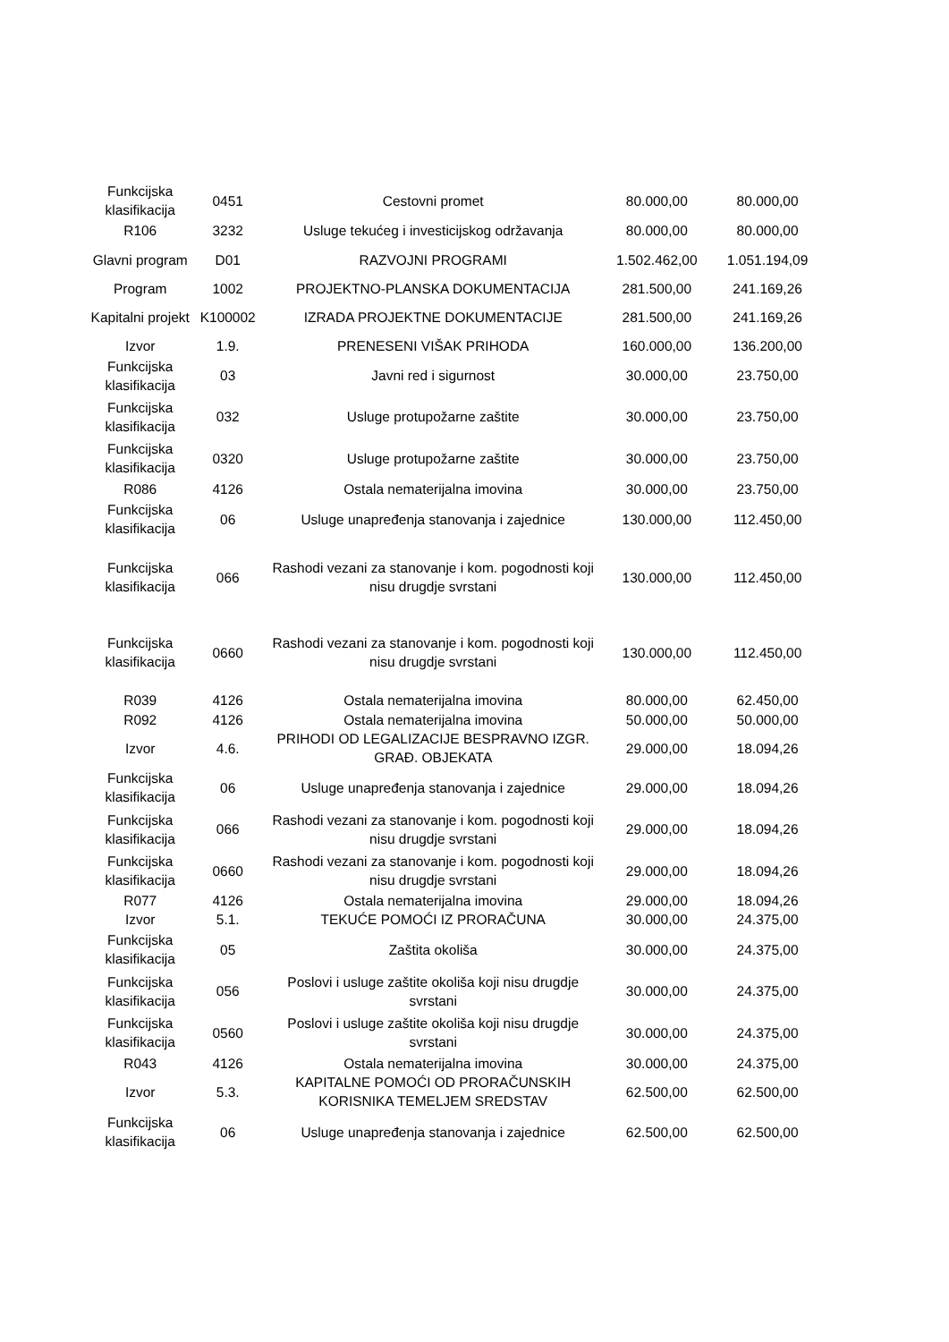| Funkcijska klasifikacija | 0451 | Cestovni promet | 80.000,00 | 80.000,00 |
| R106 | 3232 | Usluge tekućeg i investicijskog održavanja | 80.000,00 | 80.000,00 |
| Glavni program | D01 | RAZVOJNI PROGRAMI | 1.502.462,00 | 1.051.194,09 |
| Program | 1002 | PROJEKTNO-PLANSKA DOKUMENTACIJA | 281.500,00 | 241.169,26 |
| Kapitalni projekt | K100002 | IZRADA PROJEKTNE DOKUMENTACIJE | 281.500,00 | 241.169,26 |
| Izvor | 1.9. | PRENESENI VIŠAK PRIHODA | 160.000,00 | 136.200,00 |
| Funkcijska klasifikacija | 03 | Javni red i sigurnost | 30.000,00 | 23.750,00 |
| Funkcijska klasifikacija | 032 | Usluge protupožarne zaštite | 30.000,00 | 23.750,00 |
| Funkcijska klasifikacija | 0320 | Usluge protupožarne zaštite | 30.000,00 | 23.750,00 |
| R086 | 4126 | Ostala nematerijalna imovina | 30.000,00 | 23.750,00 |
| Funkcijska klasifikacija | 06 | Usluge unapređenja stanovanja i zajednice | 130.000,00 | 112.450,00 |
| Funkcijska klasifikacija | 066 | Rashodi vezani za stanovanje i kom. pogodnosti koji nisu drugdje svrstani | 130.000,00 | 112.450,00 |
| Funkcijska klasifikacija | 0660 | Rashodi vezani za stanovanje i kom. pogodnosti koji nisu drugdje svrstani | 130.000,00 | 112.450,00 |
| R039 | 4126 | Ostala nematerijalna imovina | 80.000,00 | 62.450,00 |
| R092 | 4126 | Ostala nematerijalna imovina | 50.000,00 | 50.000,00 |
| Izvor | 4.6. | PRIHODI OD LEGALIZACIJE BESPRAVNO IZGR. GRAĐ. OBJEKATA | 29.000,00 | 18.094,26 |
| Funkcijska klasifikacija | 06 | Usluge unapređenja stanovanja i zajednice | 29.000,00 | 18.094,26 |
| Funkcijska klasifikacija | 066 | Rashodi vezani za stanovanje i kom. pogodnosti koji nisu drugdje svrstani | 29.000,00 | 18.094,26 |
| Funkcijska klasifikacija | 0660 | Rashodi vezani za stanovanje i kom. pogodnosti koji nisu drugdje svrstani | 29.000,00 | 18.094,26 |
| R077 | 4126 | Ostala nematerijalna imovina | 29.000,00 | 18.094,26 |
| Izvor | 5.1. | TEKUĆE POMOĆI IZ PRORAČUNA | 30.000,00 | 24.375,00 |
| Funkcijska klasifikacija | 05 | Zaštita okoliša | 30.000,00 | 24.375,00 |
| Funkcijska klasifikacija | 056 | Poslovi i usluge zaštite okoliša koji nisu drugdje svrstani | 30.000,00 | 24.375,00 |
| Funkcijska klasifikacija | 0560 | Poslovi i usluge zaštite okoliša koji nisu drugdje svrstani | 30.000,00 | 24.375,00 |
| R043 | 4126 | Ostala nematerijalna imovina | 30.000,00 | 24.375,00 |
| Izvor | 5.3. | KAPITALNE POMOĆI OD PRORAČUNSKIH KORISNIKA TEMELJEM SREDSTAV | 62.500,00 | 62.500,00 |
| Funkcijska klasifikacija | 06 | Usluge unapređenja stanovanja i zajednice | 62.500,00 | 62.500,00 |